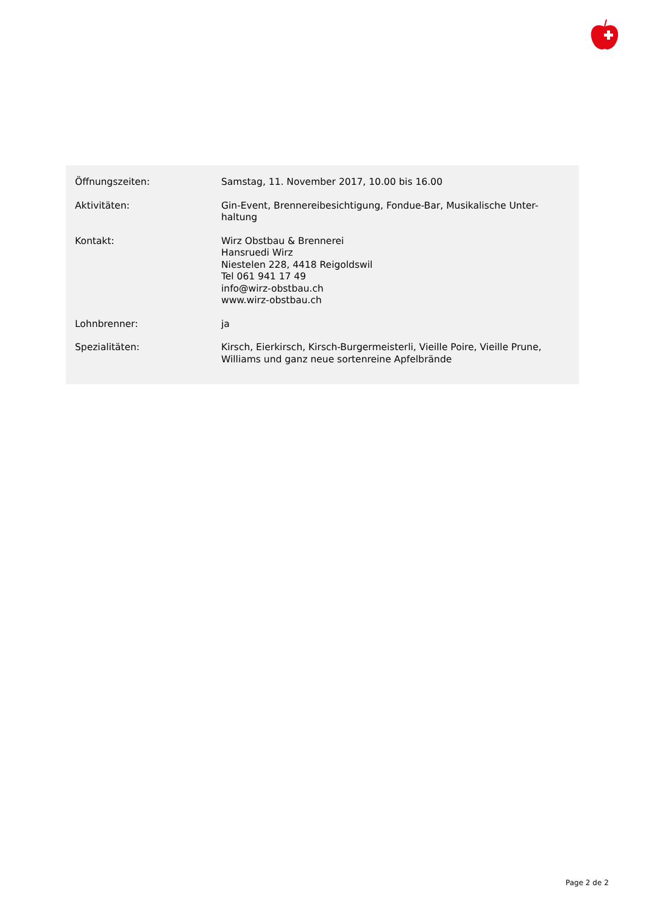| Öffnungszeiten: | Samstag, 11. November 2017, 10.00 bis 16.00 |
| Aktivitäten: | Gin-Event, Brennereibesichtigung, Fondue-Bar, Musikalische Unter- haltung |
| Kontakt: | Wirz Obstbau & Brennerei Hansruedi Wirz Niestelen 228, 4418 Reigoldswil Tel 061 941 17 49 info@wirz-obstbau.ch www.wirz-obstbau.ch |
| Lohnbrenner: | ja |
| Spezialitäten: | Kirsch, Eierkirsch, Kirsch-Burgermeisterli, Vieille Poire, Vieille Prune, Williams und ganz neue sortenreine Apfelbrände |
Page 2 de 2